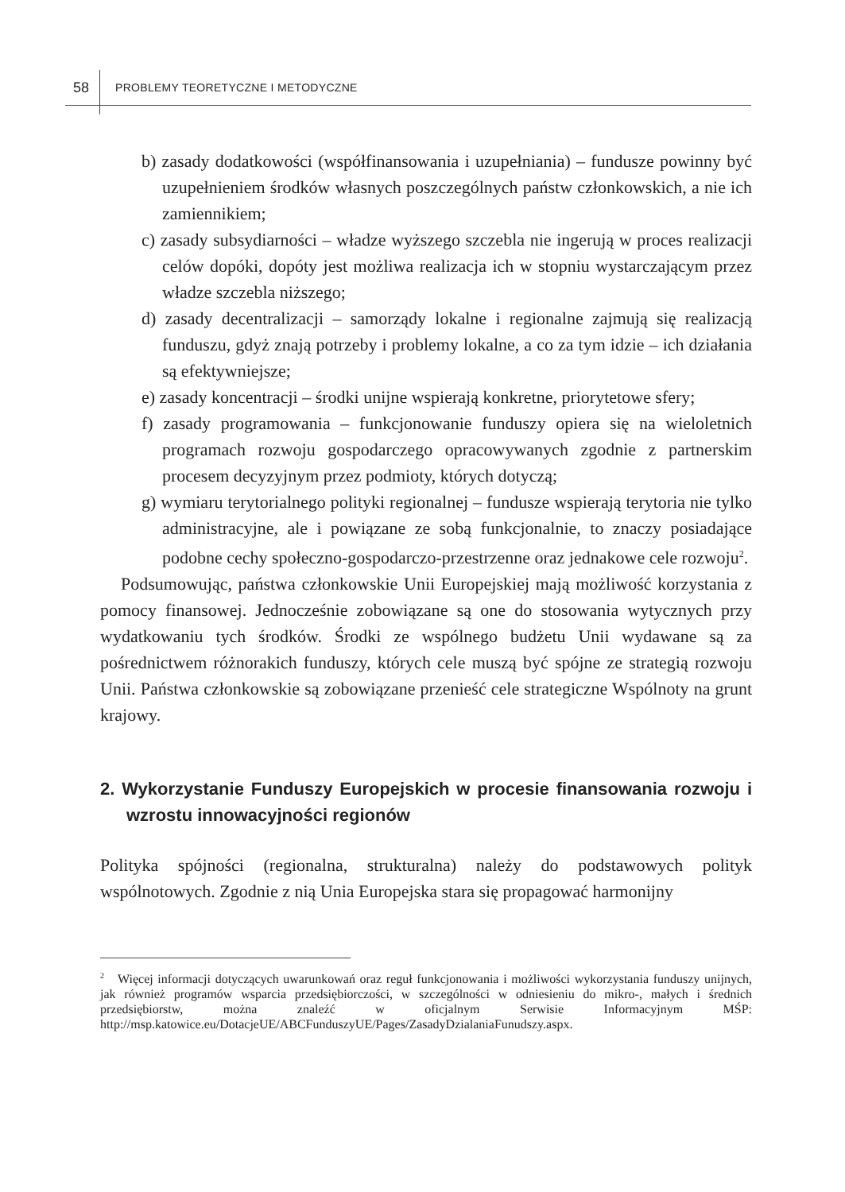58 PROBLEMY TEORETYCZNE I METODYCZNE
b) zasady dodatkowości (współfinansowania i uzupełniania) – fundusze powinny być uzupełnieniem środków własnych poszczególnych państw członkowskich, a nie ich zamiennikiem;
c) zasady subsydiarności – władze wyższego szczebla nie ingerują w proces realizacji celów dopóki, dopóty jest możliwa realizacja ich w stopniu wystarczającym przez władze szczebla niższego;
d) zasady decentralizacji – samorządy lokalne i regionalne zajmują się realizacją funduszu, gdyż znają potrzeby i problemy lokalne, a co za tym idzie – ich działania są efektywniejsze;
e) zasady koncentracji – środki unijne wspierają konkretne, priorytetowe sfery;
f) zasady programowania – funkcjonowanie funduszy opiera się na wieloletnich programach rozwoju gospodarczego opracowywanych zgodnie z partnerskim procesem decyzyjnym przez podmioty, których dotyczą;
g) wymiaru terytorialnego polityki regionalnej – fundusze wspierają terytoria nie tylko administracyjne, ale i powiązane ze sobą funkcjonalnie, to znaczy posiadające podobne cechy społeczno-gospodarczo-przestrzenne oraz jednakowe cele rozwoju<sup>2</sup>.
Podsumowując, państwa członkowskie Unii Europejskiej mają możliwość korzystania z pomocy finansowej. Jednocześnie zobowiązane są one do stosowania wytycznych przy wydatkowaniu tych środków. Środki ze wspólnego budżetu Unii wydawane są za pośrednictwem różnorakich funduszy, których cele muszą być spójne ze strategią rozwoju Unii. Państwa członkowskie są zobowiązane przenieść cele strategiczne Wspólnoty na grunt krajowy.
2. Wykorzystanie Funduszy Europejskich w procesie finansowania rozwoju i wzrostu innowacyjności regionów
Polityka spójności (regionalna, strukturalna) należy do podstawowych polityk wspólnotowych. Zgodnie z nią Unia Europejska stara się propagować harmonijny
<sup>2</sup> Więcej informacji dotyczących uwarunkowań oraz reguł funkcjonowania i możliwości wykorzystania funduszy unijnych, jak również programów wsparcia przedsiębiorczości, w szczególności w odniesieniu do mikro-, małych i średnich przedsiębiorstw, można znaleźć w oficjalnym Serwisie Informacyjnym MŚP: http://msp.katowice.eu/DotacjeUE/ABCFunduszyUE/Pages/ZasadyDzialaniaFunudszy.aspx.